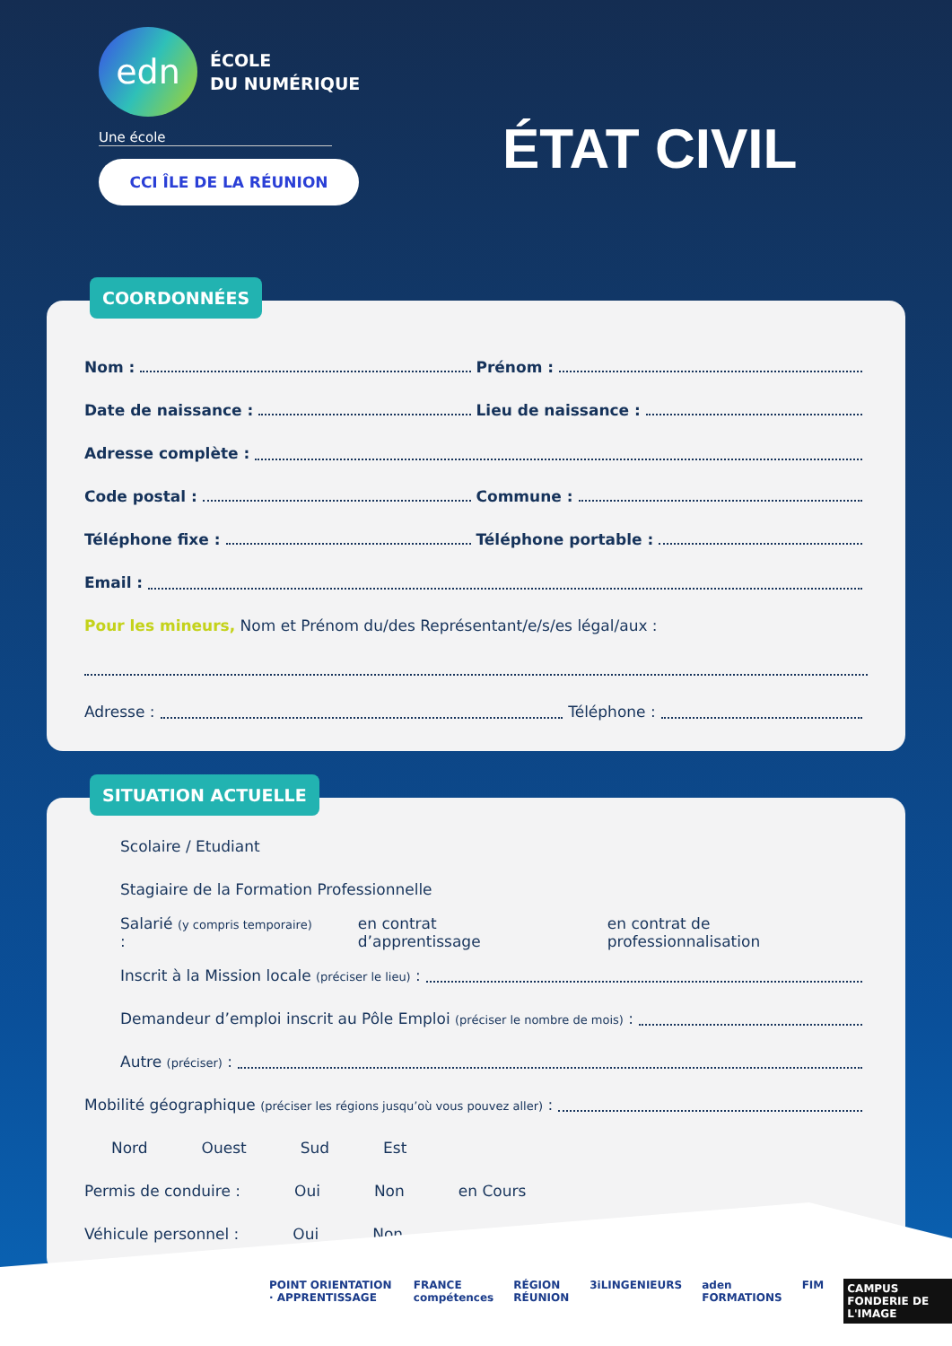edn
ÉCOLE
DU NUMÉRIQUE
Une école
CCI ÎLE DE LA RÉUNION
ÉTAT CIVIL
COORDONNÉES
Nom : Prénom :
Date de naissance : Lieu de naissance :
Adresse complète :
Code postal : Commune :
Téléphone fixe : Téléphone portable :
Email :
Pour les mineurs, Nom et Prénom du/des Représentant/e/s/es légal/aux :
Adresse : Téléphone :
SITUATION ACTUELLE
Scolaire / Etudiant
Stagiaire de la Formation Professionnelle
Salarié (y compris temporaire) : en contrat d’apprentissage en contrat de professionnalisation
Inscrit à la Mission locale (préciser le lieu) :
Demandeur d’emploi inscrit au Pôle Emploi (préciser le nombre de mois) :
Autre (préciser) :
Mobilité géographique (préciser les régions jusqu’où vous pouvez aller) :
Nord Ouest Sud Est
Permis de conduire : Oui Non en Cours
Véhicule personnel : Oui Non
POINT ORIENTATION · APPRENTISSAGE FRANCE compétences RÉGION RÉUNION 3iLINGENIEURS aden FORMATIONS FIM CAMPUS FONDERIE DE L'IMAGE